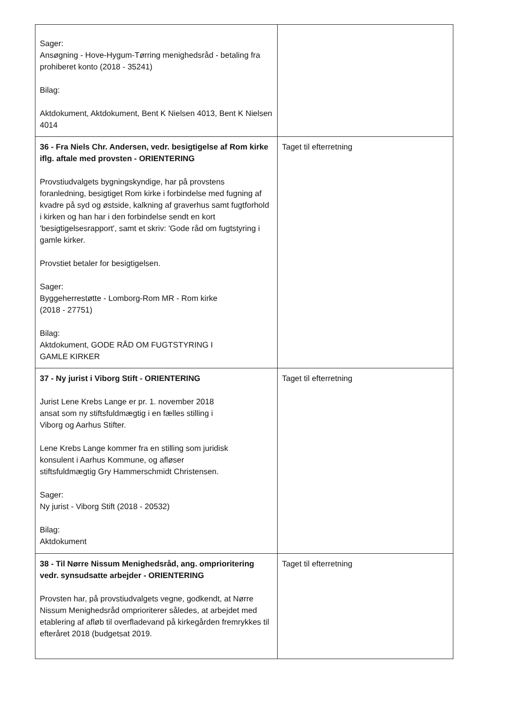| Sager: Ansøgning - Hove-Hygum-Tørring menighedsråd - betaling fra prohiberet konto (2018 - 35241) Bilag: Aktdokument, Aktdokument, Bent K Nielsen 4013, Bent K Nielsen 4014 | |
| 36 - Fra Niels Chr. Andersen, vedr. besigtigelse af Rom kirke iflg. aftale med provsten - ORIENTERING Provstiudvalgets bygningskyndige, har på provstens foranledning, besigtiget Rom kirke i forbindelse med fugning af kvadre på syd og østside, kalkning af graverhus samt fugtforhold i kirken og han har i den forbindelse sendt en kort 'besigtigelsesrapport', samt et skriv: 'Gode råd om fugtstyring i gamle kirker. Provstiet betaler for besigtigelsen. Sager: Byggeherrestøtte - Lomborg-Rom MR - Rom kirke (2018 - 27751) Bilag: Aktdokument, GODE RÅD OM FUGTSTYRING I GAMLE KIRKER | Taget til efterretning |
| 37 - Ny jurist i Viborg Stift - ORIENTERING Jurist Lene Krebs Lange er pr. 1. november 2018 ansat som ny stiftsfuldmægtig i en fælles stilling i Viborg og Aarhus Stifter. Lene Krebs Lange kommer fra en stilling som juridisk konsulent i Aarhus Kommune, og afløser stiftsfuldmægtig Gry Hammerschmidt Christensen. Sager: Ny jurist - Viborg Stift (2018 - 20532) Bilag: Aktdokument | Taget til efterretning |
| 38 - Til Nørre Nissum Menighedsråd, ang. omprioritering vedr. synsudsatte arbejder - ORIENTERING Provsten har, på provstiudvalgets vegne, godkendt, at Nørre Nissum Menighedsråd omprioriterer således, at arbejdet med etablering af afløb til overfladevand på kirkegården fremrykkes til efteråret 2018 (budgetsat 2019. | Taget til efterretning |